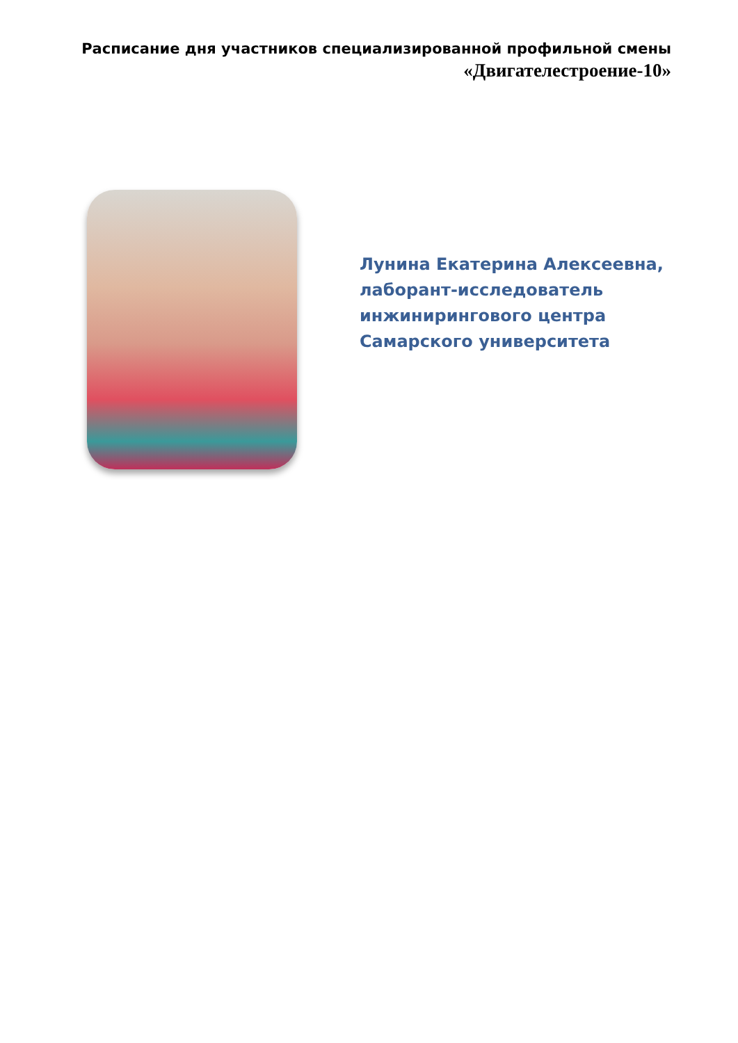Расписание дня участников специализированной профильной смены
«Двигателестроение-10»
Лунина Екатерина Алексеевна,
лаборант-исследователь
инжинирингового центра
Самарского университета